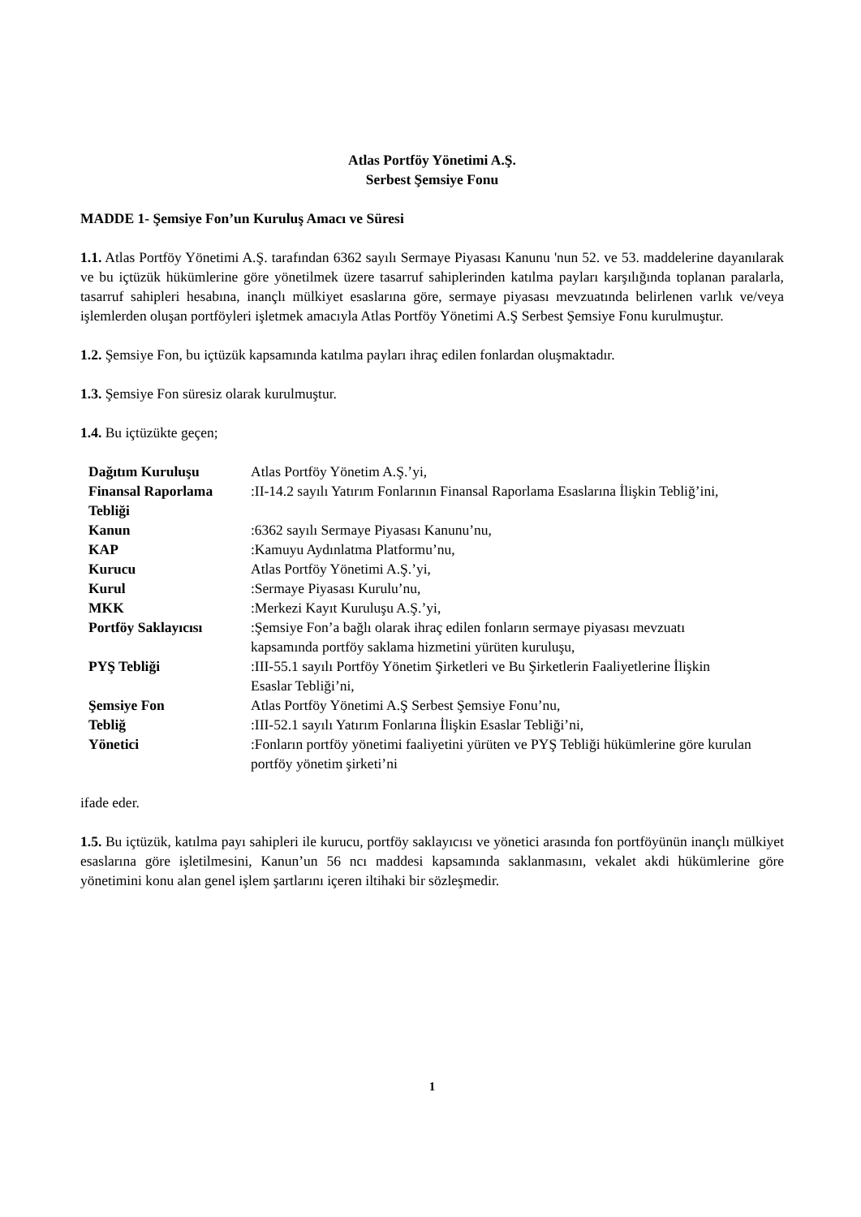Atlas Portföy Yönetimi A.Ş.
Serbest Şemsiye Fonu
MADDE 1- Şemsiye Fon’un Kuruluş Amacı ve Süresi
1.1. Atlas Portföy Yönetimi A.Ş. tarafından 6362 sayılı Sermaye Piyasası Kanunu 'nun 52. ve 53. maddelerine dayanılarak ve bu içtüzük hükümlerine göre yönetilmek üzere tasarruf sahiplerinden katılma payları karşılığında toplanan paralarla, tasarruf sahipleri hesabına, inançlı mülkiyet esaslarına göre, sermaye piyasası mevzuatında belirlenen varlık ve/veya işlemlerden oluşan portföyleri işletmek amacıyla Atlas Portföy Yönetimi A.Ş Serbest Şemsiye Fonu kurulmuştur.
1.2. Şemsiye Fon, bu içtüzük kapsamında katılma payları ihraç edilen fonlardan oluşmaktadır.
1.3. Şemsiye Fon süresiz olarak kurulmuştur.
1.4. Bu içtüzükte geçen;
| Dağıtım Kuruluşu | Atlas Portföy Yönetim A.Ş.’yi, |
| Finansal Raporlama Tebliği | :II-14.2 sayılı Yatırım Fonlarının Finansal Raporlama Esaslarına İlişkin Tebliğ’ini, |
| Kanun | :6362 sayılı Sermaye Piyasası Kanunu’nu, |
| KAP | :Kamuyu Aydınlatma Platformu’nu, |
| Kurucu | Atlas Portföy Yönetimi A.Ş.’yi, |
| Kurul | :Sermaye Piyasası Kurulu’nu, |
| MKK | :Merkezi Kayıt Kuruluşu A.Ş.’yi, |
| Portföy Saklayıcısı | :Şemsiye Fon’a bağlı olarak ihraç edilen fonların sermaye piyasası mevzuatı kapsamında portföy saklama hizmetini yürüten kuruluşu, |
| PYŞ Tebliği | :III-55.1 sayılı Portföy Yönetim Şirketleri ve Bu Şirketlerin Faaliyetlerine İlişkin Esaslar Tebliği’ni, |
| Şemsiye Fon | Atlas Portföy Yönetimi A.Ş Serbest Şemsiye Fonu’nu, |
| Tebliğ | :III-52.1 sayılı Yatırım Fonlarına İlişkin Esaslar Tebliği’ni, |
| Yönetici | :Fonların portföy yönetimi faaliyetini yürüten ve PYŞ Tebliği hükümlerine göre kurulan portföy yönetim şirketi’ni |
ifade eder.
1.5. Bu içtüzük, katılma payı sahipleri ile kurucu, portföy saklayıcısı ve yönetici arasında fon portföyünün inançlı mülkiyet esaslarına göre işletilmesini, Kanun’un 56 ncı maddesi kapsamında saklanmasını, vekalet akdi hükümlerine göre yönetimini konu alan genel işlem şartlarını içeren iltihaki bir sözleşmedir.
1